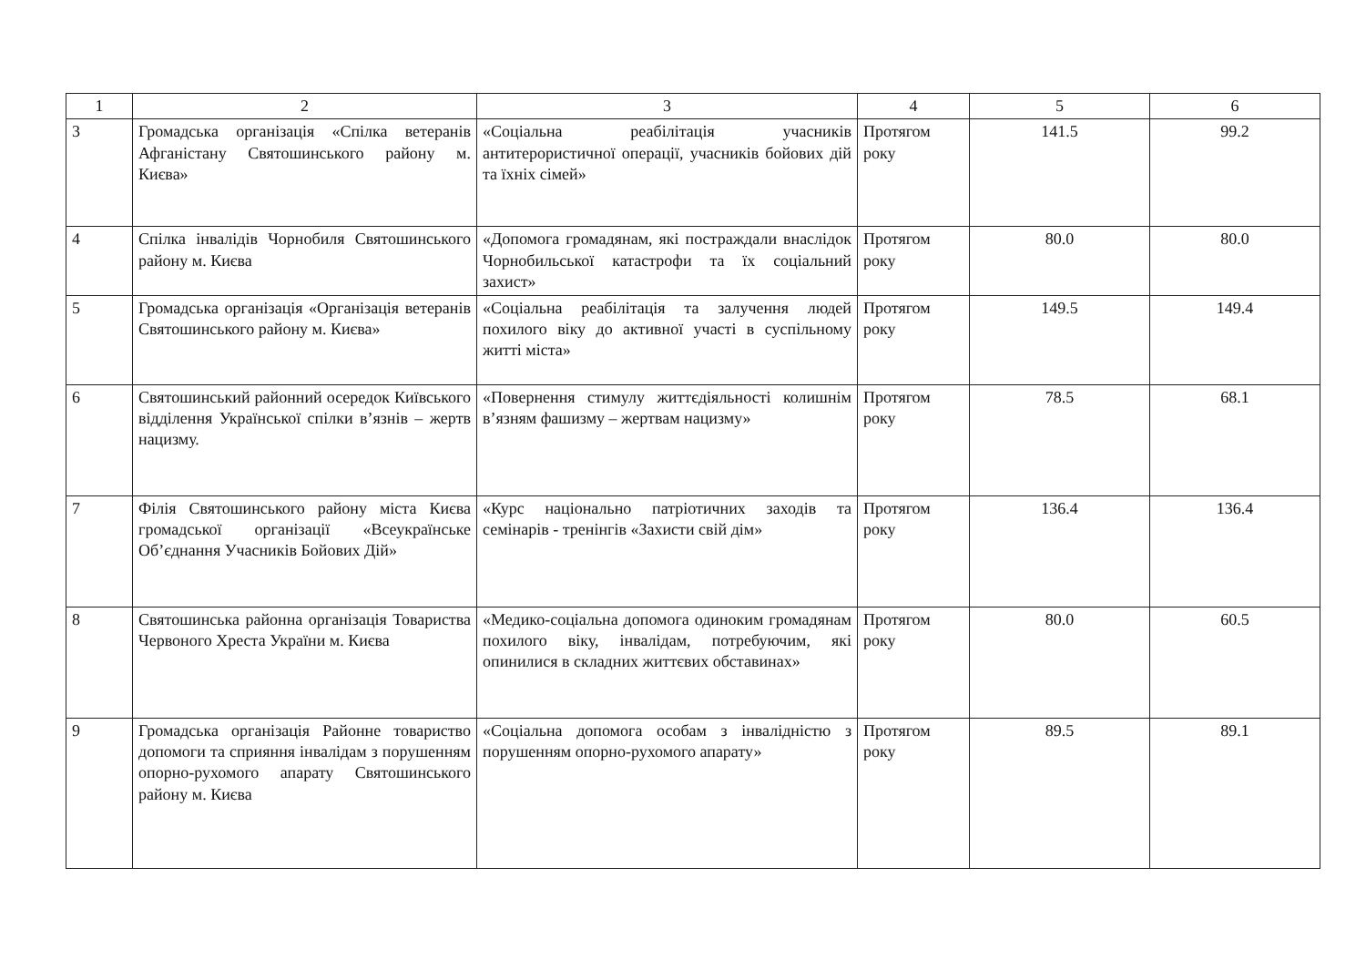| 1 | 2 | 3 | 4 | 5 | 6 |
| --- | --- | --- | --- | --- | --- |
| 3 | Громадська організація «Спілка ветеранів Афганістану Святошинського району м. Києва» | «Соціальна реабілітація учасників антитерористичної операції, учасників бойових дій та їхніх сімей» | Протягом року | 141.5 | 99.2 |
| 4 | Спілка інвалідів Чорнобиля Святошинського району м. Києва | «Допомога громадянам, які постраждали внаслідок Чорнобильської катастрофи та їх соціальний захист» | Протягом року | 80.0 | 80.0 |
| 5 | Громадська організація «Організація ветеранів Святошинського району м. Києва» | «Соціальна реабілітація та залучення людей похилого віку до активної участі в суспільному житті міста» | Протягом року | 149.5 | 149.4 |
| 6 | Святошинський районний осередок Київського відділення Української спілки в’язнів – жертв нацизму. | «Повернення стимулу життєдіяльності колишнім в’язням фашизму – жертвам нацизму» | Протягом року | 78.5 | 68.1 |
| 7 | Філія Святошинського району міста Києва громадської організації «Всеукраїнське Об’єднання Учасників Бойових Дій» | «Курс національно патріотичних заходів та семінарів - тренінгів «Захисти свій дім» | Протягом року | 136.4 | 136.4 |
| 8 | Святошинська районна організація Товариства Червоного Хреста України м. Києва | «Медико-соціальна допомога одиноким громадянам похилого віку, інвалідам, потребуючим, які опинилися в складних життєвих обставинах» | Протягом року | 80.0 | 60.5 |
| 9 | Громадська організація Районне товариство допомоги та сприяння інвалідам з порушенням опорно-рухомого апарату Святошинського району м. Києва | «Соціальна допомога особам з інвалідністю з порушенням опорно-рухомого апарату» | Протягом року | 89.5 | 89.1 |